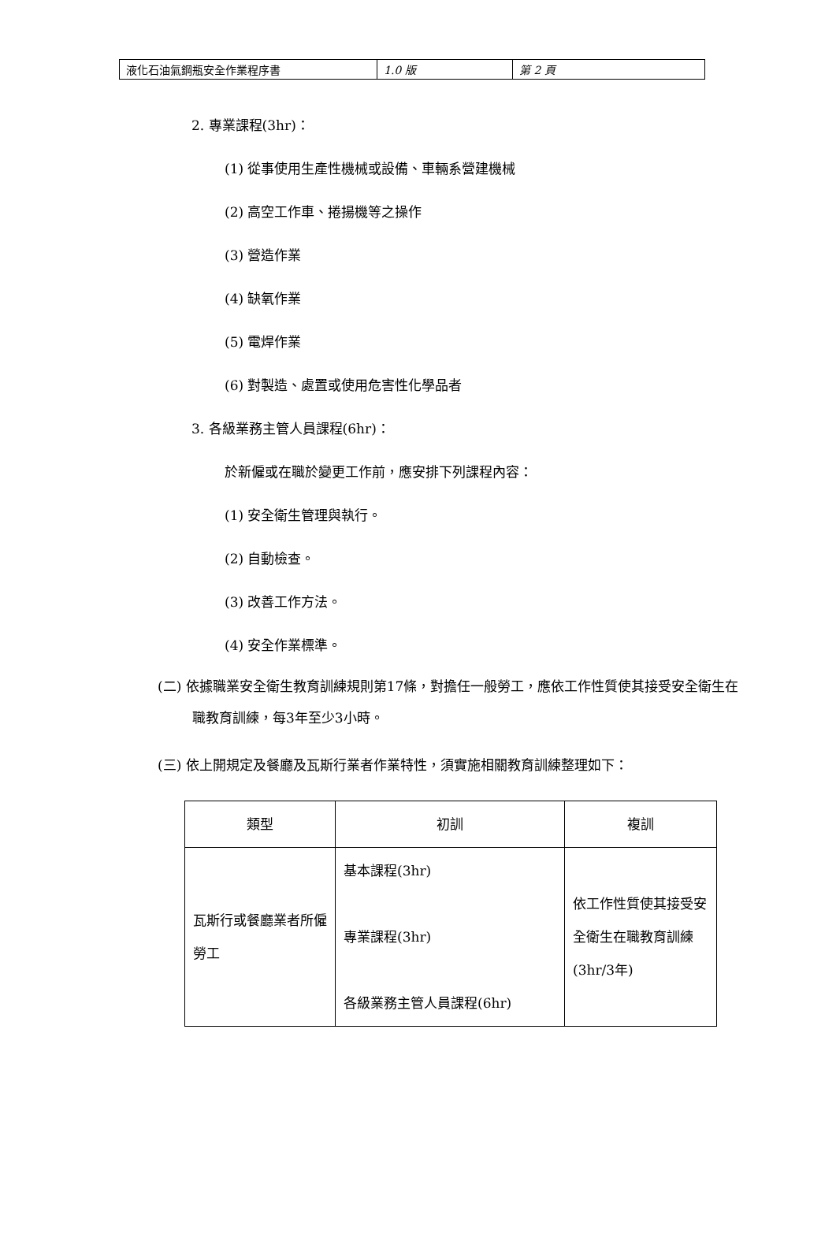| 液化石油氣鋼瓶安全作業程序書 | 1.0 版 | 第 2 頁 |
2. 專業課程(3hr)：
(1) 從事使用生產性機械或設備、車輛系營建機械
(2) 高空工作車、捲揚機等之操作
(3) 營造作業
(4) 缺氧作業
(5) 電焊作業
(6) 對製造、處置或使用危害性化學品者
3. 各級業務主管人員課程(6hr)：
於新僱或在職於變更工作前，應安排下列課程內容：
(1) 安全衛生管理與執行。
(2) 自動檢查。
(3) 改善工作方法。
(4) 安全作業標準。
(二) 依據職業安全衛生教育訓練規則第17條，對擔任一般勞工，應依工作性質使其接受安全衛生在職教育訓練，每3年至少3小時。
(三) 依上開規定及餐廳及瓦斯行業者作業特性，須實施相關教育訓練整理如下：
| 類型 | 初訓 | 複訓 |
| 瓦斯行或餐廳業者所僱勞工 | 基本課程(3hr) 專業課程(3hr) 各級業務主管人員課程(6hr) | 依工作性質使其接受安全衛生在職教育訓練(3hr/3年) |